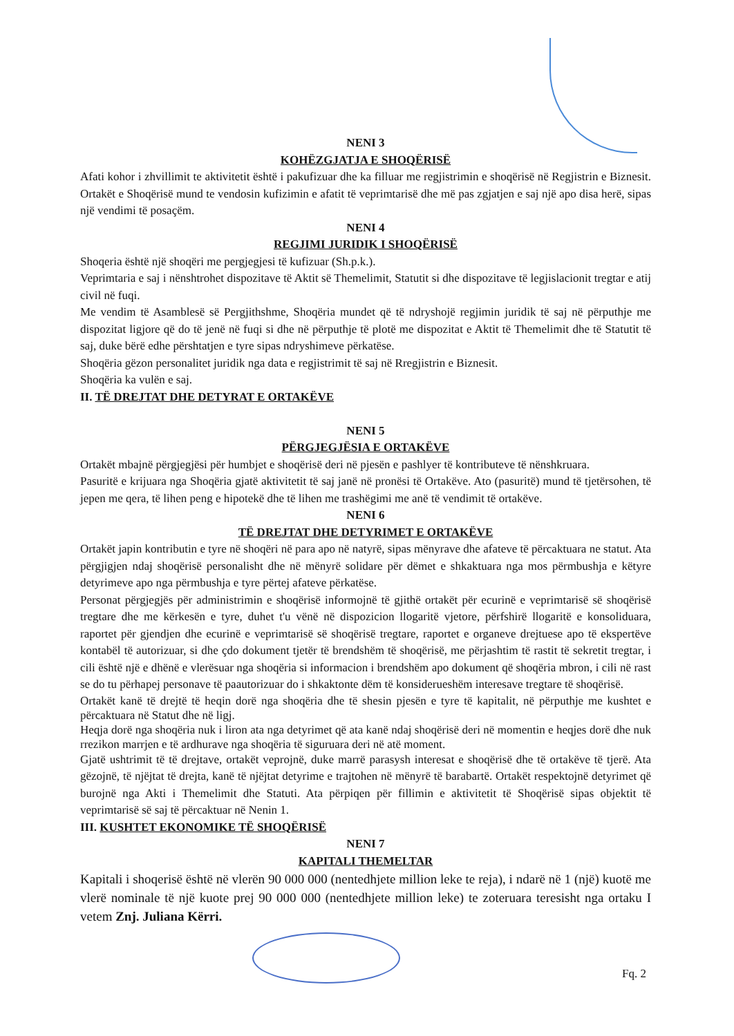NENI 3
KOHËZGJATJA E SHOQËRISË
Afati kohor i zhvillimit te aktivitetit është i pakufizuar dhe ka filluar me regjistrimin e shoqërisë në Regjistrin e Biznesit. Ortakët e Shoqërisë mund te vendosin kufizimin e afatit të veprimtarisë dhe më pas zgjatjen e saj një apo disa herë, sipas një vendimi të posaçëm.
NENI 4
REGJIMI JURIDIK I SHOQËRISË
Shoqeria është një shoqëri me pergjegjesi të kufizuar (Sh.p.k.).
Veprimtaria e saj i nënshtrohet dispozitave të Aktit së Themelimit, Statutit si dhe dispozitave të legjislacionit tregtar e atij civil në fuqi.
Me vendim të Asamblesë së Pergjithshme, Shoqëria mundet që të ndryshojë regjimin juridik të saj në përputhje me dispozitat ligjore që do të jenë në fuqi si dhe në përputhje të plotë me dispozitat e Aktit të Themelimit dhe të Statutit të saj, duke bërë edhe përshtatjen e tyre sipas ndryshimeve përkatëse.
Shoqëria gëzon personalitet juridik nga data e regjistrimit të saj në Rregjistrin e Biznesit.
Shoqëria ka vulën e saj.
II. TË DREJTAT DHE DETYRAT E ORTAKËVE
NENI 5
PËRGJEGJËSIA E ORTAKËVE
Ortakët mbajnë përgjegjësi për humbjet e shoqërisë deri në pjesën e pashlyer të kontributeve të nënshkruara.
Pasuritë e krijuara nga Shoqëria gjatë aktivitetit të saj janë në pronësi të Ortakëve. Ato (pasuritë) mund të tjetërsohen, të jepen me qera, të lihen peng e hipotekë dhe të lihen me trashëgimi me anë të vendimit të ortakëve.
NENI 6
TË DREJTAT DHE DETYRIMET E ORTAKËVE
Ortakët japin kontributin e tyre në shoqëri në para apo në natyrë, sipas mënyrave dhe afateve të përcaktuara ne statut. Ata përgjigjen ndaj shoqërisë personalisht dhe në mënyrë solidare për dëmet e shkaktuara nga mos përmbushja e këtyre detyrimeve apo nga përmbushja e tyre përtej afateve përkatëse.
Personat përgjegjës për administrimin e shoqërisë informojnë të gjithë ortakët për ecurinë e veprimtarisë së shoqërisë tregtare dhe me kërkesën e tyre, duhet t'u vënë në dispozicion llogaritë vjetore, përfshirë llogaritë e konsoliduara, raportet për gjendjen dhe ecurinë e veprimtarisë së shoqërisë tregtare, raportet e organeve drejtuese apo të ekspertëve kontabël të autorizuar, si dhe çdo dokument tjetër të brendshëm të shoqërisë, me përjashtim të rastit të sekretit tregtar, i cili është një e dhënë e vlerësuar nga shoqëria si informacion i brendshëm apo dokument që shoqëria mbron, i cili në rast se do tu përhapej personave të paautorizuar do i shkaktonte dëm të konsiderueshëm interesave tregtare të shoqërisë.
Ortakët kanë të drejtë të heqin dorë nga shoqëria dhe të shesin pjesën e tyre të kapitalit, në përputhje me kushtet e përcaktuara në Statut dhe në ligj.
Heqja dorë nga shoqëria nuk i liron ata nga detyrimet që ata kanë ndaj shoqërisë deri në momentin e heqjes dorë dhe nuk rrezikon marrjen e të ardhurave nga shoqëria të siguruara deri në atë moment.
Gjatë ushtrimit të të drejtave, ortakët veprojnë, duke marrë parasysh interesat e shoqërisë dhe të ortakëve të tjerë. Ata gëzojnë, të njëjtat të drejta, kanë të njëjtat detyrime e trajtohen në mënyrë të barabartë. Ortakët respektojnë detyrimet që burojnë nga Akti i Themelimit dhe Statuti. Ata përpiqen për fillimin e aktivitetit të Shoqërisë sipas objektit të veprimtarisë së saj të përcaktuar në Nenin 1.
III. KUSHTET EKONOMIKE TË SHOQËRISË
NENI 7
KAPITALI THEMELTAR
Kapitali i shoqerisë është në vlerën 90 000 000 (nentedhjete million leke te reja), i ndarë në 1 (një) kuotë me vlerë nominale të një kuote prej 90 000 000 (nentedhjete million leke) te zoteruara teresisht nga ortaku I vetem Znj. Juliana Kërri.
Fq. 2